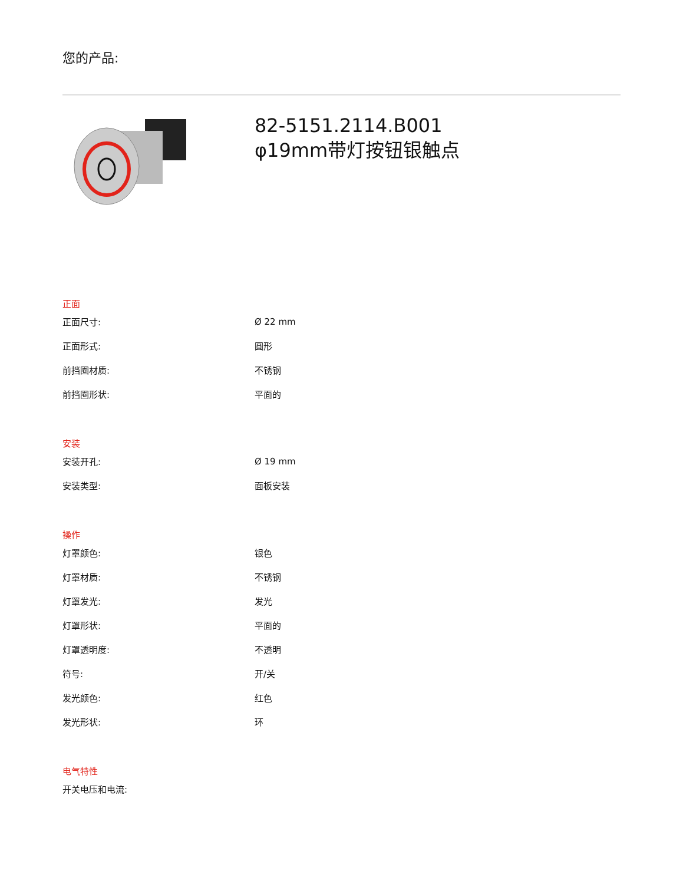您的产品:
82-5151.2114.B001
φ19mm带灯按钮银触点
正面
| 正面尺寸: | Ø 22 mm |
| 正面形式: | 圆形 |
| 前挡圈材质: | 不锈钢 |
| 前挡圈形状: | 平面的 |
安装
| 安装开孔: | Ø 19 mm |
| 安装类型: | 面板安装 |
操作
| 灯罩颜色: | 银色 |
| 灯罩材质: | 不锈钢 |
| 灯罩发光: | 发光 |
| 灯罩形状: | 平面的 |
| 灯罩透明度: | 不透明 |
| 符号: | 开/关 |
| 发光颜色: | 红色 |
| 发光形状: | 环 |
电气特性
| 开关电压和电流: | |